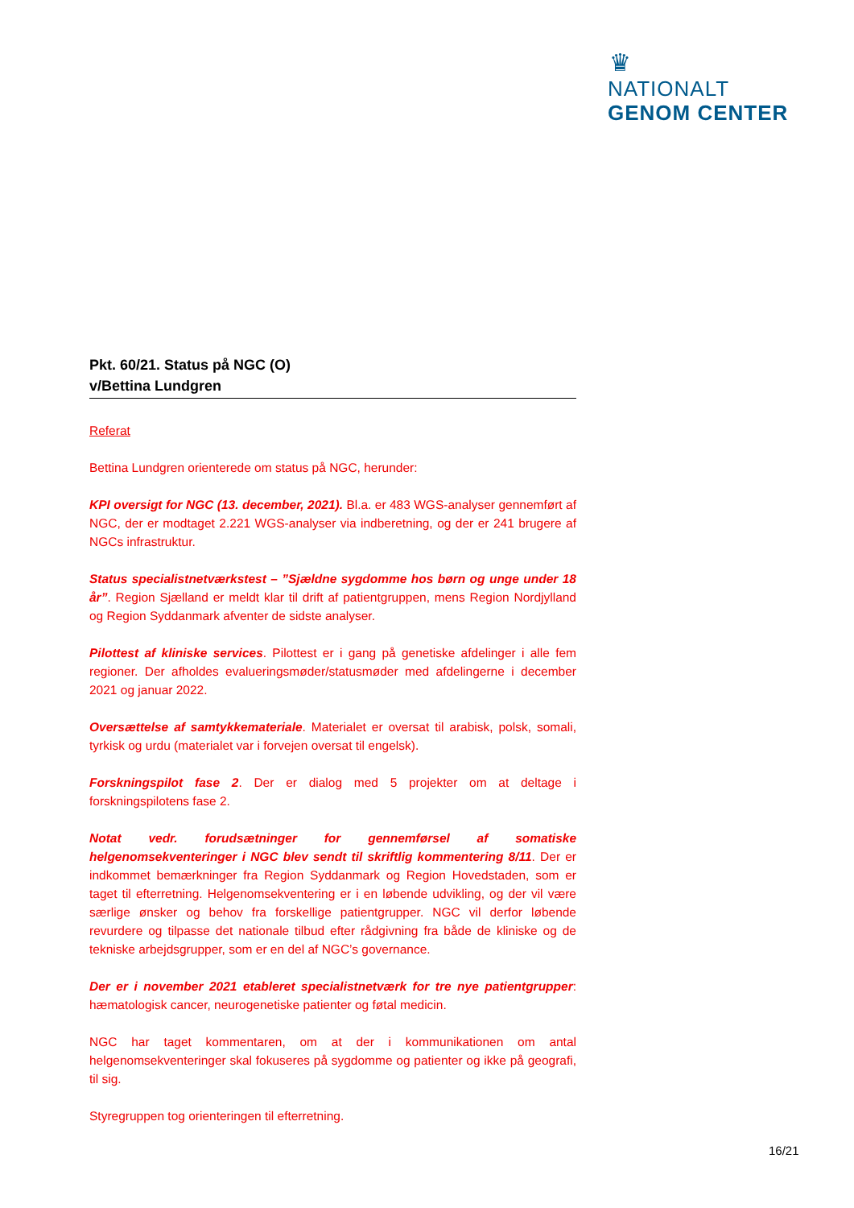♛
NATIONALT
GENOM CENTER
Pkt. 60/21. Status på NGC (O)
v/Bettina Lundgren
Referat
Bettina Lundgren orienterede om status på NGC, herunder:
KPI oversigt for NGC (13. december, 2021). Bl.a. er 483 WGS-analyser gennemført af NGC, der er modtaget 2.221 WGS-analyser via indberetning, og der er 241 brugere af NGCs infrastruktur.
Status specialistnetværkstest – ”Sjældne sygdomme hos børn og unge under 18 år”. Region Sjælland er meldt klar til drift af patientgruppen, mens Region Nordjylland og Region Syddanmark afventer de sidste analyser.
Pilottest af kliniske services. Pilottest er i gang på genetiske afdelinger i alle fem regioner. Der afholdes evalueringsmøder/statusmøder med afdelingerne i december 2021 og januar 2022.
Oversættelse af samtykkemateriale. Materialet er oversat til arabisk, polsk, somali, tyrkisk og urdu (materialet var i forvejen oversat til engelsk).
Forskningspilot fase 2. Der er dialog med 5 projekter om at deltage i forskningspilotens fase 2.
Notat vedr. forudsætninger for gennemførsel af somatiske helgenomsekventeringer i NGC blev sendt til skriftlig kommentering 8/11. Der er indkommet bemærkninger fra Region Syddanmark og Region Hovedstaden, som er taget til efterretning. Helgenomsekventering er i en løbende udvikling, og der vil være særlige ønsker og behov fra forskellige patientgrupper. NGC vil derfor løbende revurdere og tilpasse det nationale tilbud efter rådgivning fra både de kliniske og de tekniske arbejdsgrupper, som er en del af NGC’s governance.
Der er i november 2021 etableret specialistnetværk for tre nye patientgrupper: hæmatologisk cancer, neurogenetiske patienter og føtal medicin.
NGC har taget kommentaren, om at der i kommunikationen om antal helgenomsekventeringer skal fokuseres på sygdomme og patienter og ikke på geografi, til sig.
Styregruppen tog orienteringen til efterretning.
16/21